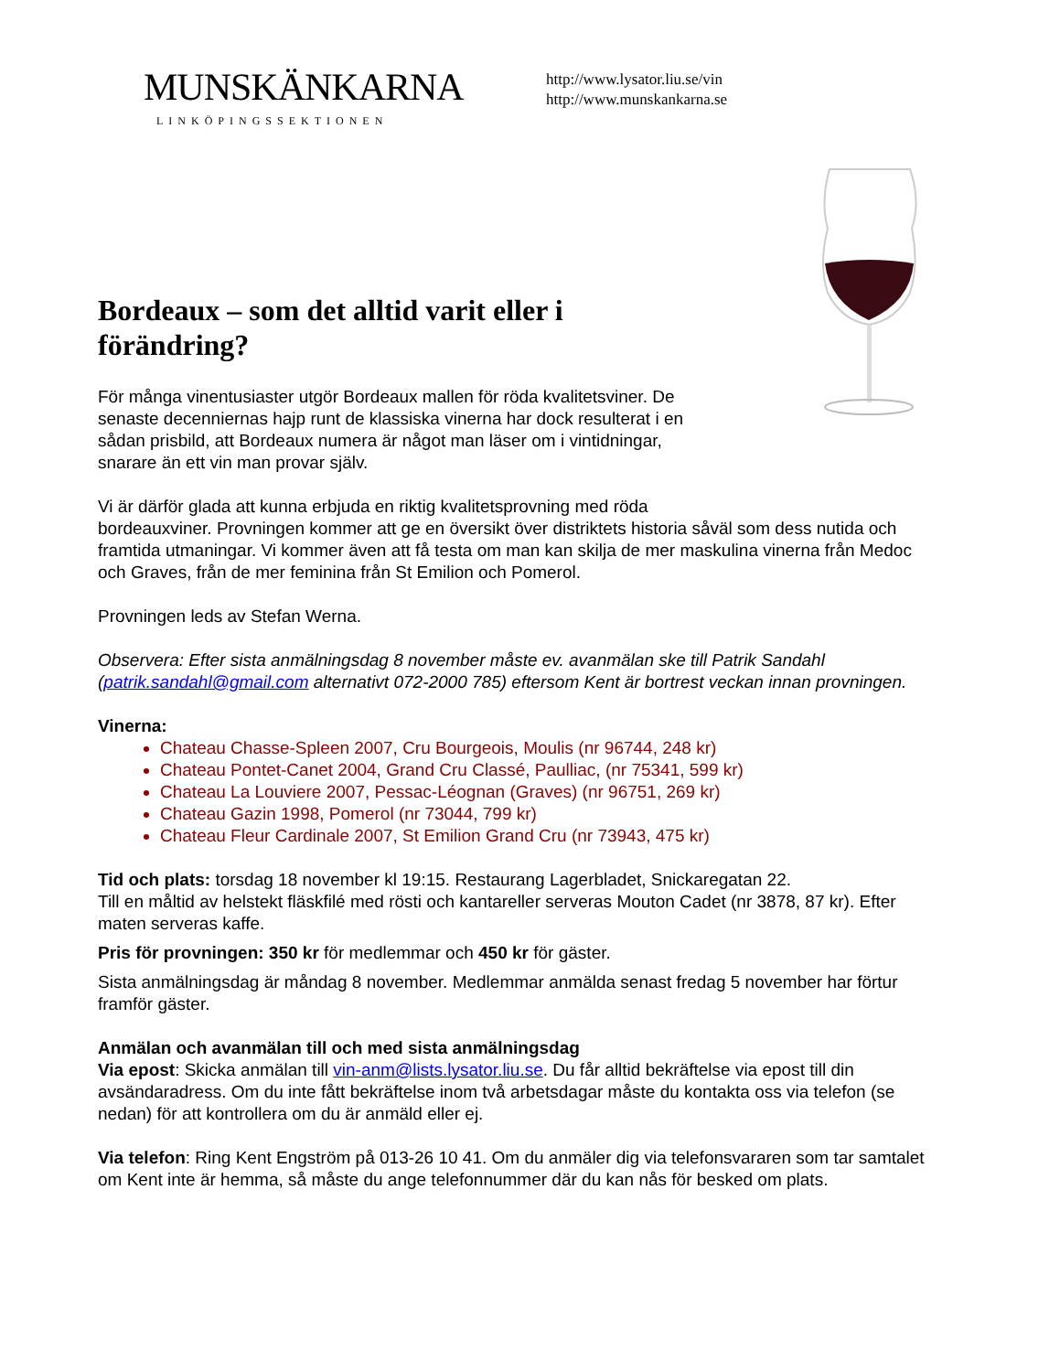MUNSKÄNKARNA
LINKÖPINGSSEKTIONEN
http://www.lysator.liu.se/vin
http://www.munskankarna.se
Bordeaux – som det alltid varit eller i förändring?
För många vinentusiaster utgör Bordeaux mallen för röda kvalitetsviner. De senaste decenniernas hajp runt de klassiska vinerna har dock resulterat i en sådan prisbild, att Bordeaux numera är något man läser om i vintidningar, snarare än ett vin man provar själv.
Vi är därför glada att kunna erbjuda en riktig kvalitetsprovning med röda
bordeauxviner. Provningen kommer att ge en översikt över distriktets historia såväl som dess nutida och framtida utmaningar. Vi kommer även att få testa om man kan skilja de mer maskulina vinerna från Medoc och Graves, från de mer feminina från St Emilion och Pomerol.
Provningen leds av Stefan Werna.
Observera: Efter sista anmälningsdag 8 november måste ev. avanmälan ske till Patrik Sandahl (patrik.sandahl@gmail.com alternativt 072-2000 785) eftersom Kent är bortrest veckan innan provningen.
Vinerna:
Chateau Chasse-Spleen 2007, Cru Bourgeois, Moulis (nr 96744, 248 kr)
Chateau Pontet-Canet 2004, Grand Cru Classé, Paulliac, (nr 75341, 599 kr)
Chateau La Louviere 2007, Pessac-Léognan (Graves) (nr 96751, 269 kr)
Chateau Gazin 1998, Pomerol (nr 73044, 799 kr)
Chateau Fleur Cardinale 2007, St Emilion Grand Cru (nr 73943, 475 kr)
Tid och plats: torsdag 18 november kl 19:15. Restaurang Lagerbladet, Snickaregatan 22.
Till en måltid av helstekt fläskfilé med rösti och kantareller serveras Mouton Cadet (nr 3878, 87 kr). Efter maten serveras kaffe.
Pris för provningen: 350 kr för medlemmar och 450 kr för gäster.
Sista anmälningsdag är måndag 8 november. Medlemmar anmälda senast fredag 5 november har förtur framför gäster.
Anmälan och avanmälan till och med sista anmälningsdag
Via epost: Skicka anmälan till vin-anm@lists.lysator.liu.se. Du får alltid bekräftelse via epost till din avsändaradress. Om du inte fått bekräftelse inom två arbetsdagar måste du kontakta oss via telefon (se nedan) för att kontrollera om du är anmäld eller ej.
Via telefon: Ring Kent Engström på 013-26 10 41. Om du anmäler dig via telefonsvararen som tar samtalet om Kent inte är hemma, så måste du ange telefonnummer där du kan nås för besked om plats.